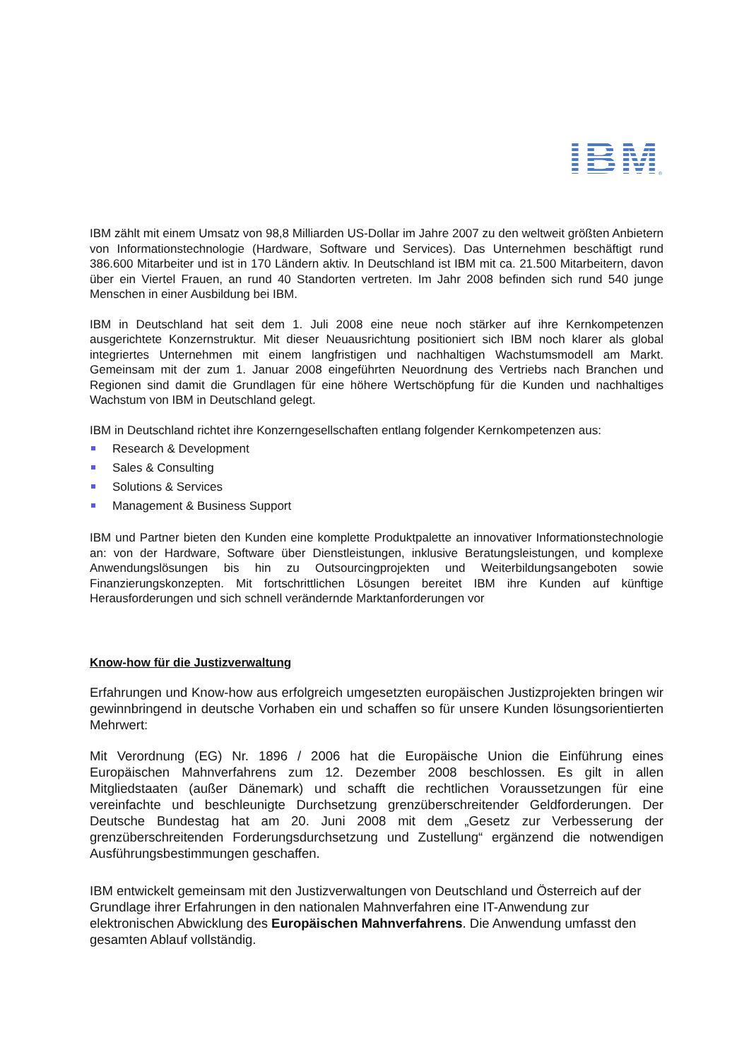IBM
®
IBM zählt mit einem Umsatz von 98,8 Milliarden US-Dollar im Jahre 2007 zu den weltweit größten Anbietern von Informationstechnologie (Hardware, Software und Services). Das Unternehmen beschäftigt rund 386.600 Mitarbeiter und ist in 170 Ländern aktiv. In Deutschland ist IBM mit ca. 21.500 Mitarbeitern, davon über ein Viertel Frauen, an rund 40 Standorten vertreten. Im Jahr 2008 befinden sich rund 540 junge Menschen in einer Ausbildung bei IBM.
IBM in Deutschland hat seit dem 1. Juli 2008 eine neue noch stärker auf ihre Kernkompetenzen ausgerichtete Konzernstruktur. Mit dieser Neuausrichtung positioniert sich IBM noch klarer als global integriertes Unternehmen mit einem langfristigen und nachhaltigen Wachstumsmodell am Markt. Gemeinsam mit der zum 1. Januar 2008 eingeführten Neuordnung des Vertriebs nach Branchen und Regionen sind damit die Grundlagen für eine höhere Wertschöpfung für die Kunden und nachhaltiges Wachstum von IBM in Deutschland gelegt.
IBM in Deutschland richtet ihre Konzerngesellschaften entlang folgender Kernkompetenzen aus:
Research & Development
Sales & Consulting
Solutions & Services
Management & Business Support
IBM und Partner bieten den Kunden eine komplette Produktpalette an innovativer Informationstechnologie an: von der Hardware, Software über Dienstleistungen, inklusive Beratungsleistungen, und komplexe Anwendungslösungen bis hin zu Outsourcingprojekten und Weiterbildungsangeboten sowie Finanzierungskonzepten. Mit fortschrittlichen Lösungen bereitet IBM ihre Kunden auf künftige Herausforderungen und sich schnell verändernde Marktanforderungen vor
Know-how für die Justizverwaltung
Erfahrungen und Know-how aus erfolgreich umgesetzten europäischen Justizprojekten bringen wir gewinnbringend in deutsche Vorhaben ein und schaffen so für unsere Kunden lösungsorientierten Mehrwert:
Mit Verordnung (EG) Nr. 1896 / 2006 hat die Europäische Union die Einführung eines Europäischen Mahnverfahrens zum 12. Dezember 2008 beschlossen. Es gilt in allen Mitgliedstaaten (außer Dänemark) und schafft die rechtlichen Voraussetzungen für eine vereinfachte und beschleunigte Durchsetzung grenzüberschreitender Geldforderungen. Der Deutsche Bundestag hat am 20. Juni 2008 mit dem „Gesetz zur Verbesserung der grenzüberschreitenden Forderungsdurchsetzung und Zustellung“ ergänzend die notwendigen Ausführungsbestimmungen geschaffen.
IBM entwickelt gemeinsam mit den Justizverwaltungen von Deutschland und Österreich auf der Grundlage ihrer Erfahrungen in den nationalen Mahnverfahren eine IT-Anwendung zur elektronischen Abwicklung des Europäischen Mahnverfahrens. Die Anwendung umfasst den gesamten Ablauf vollständig.